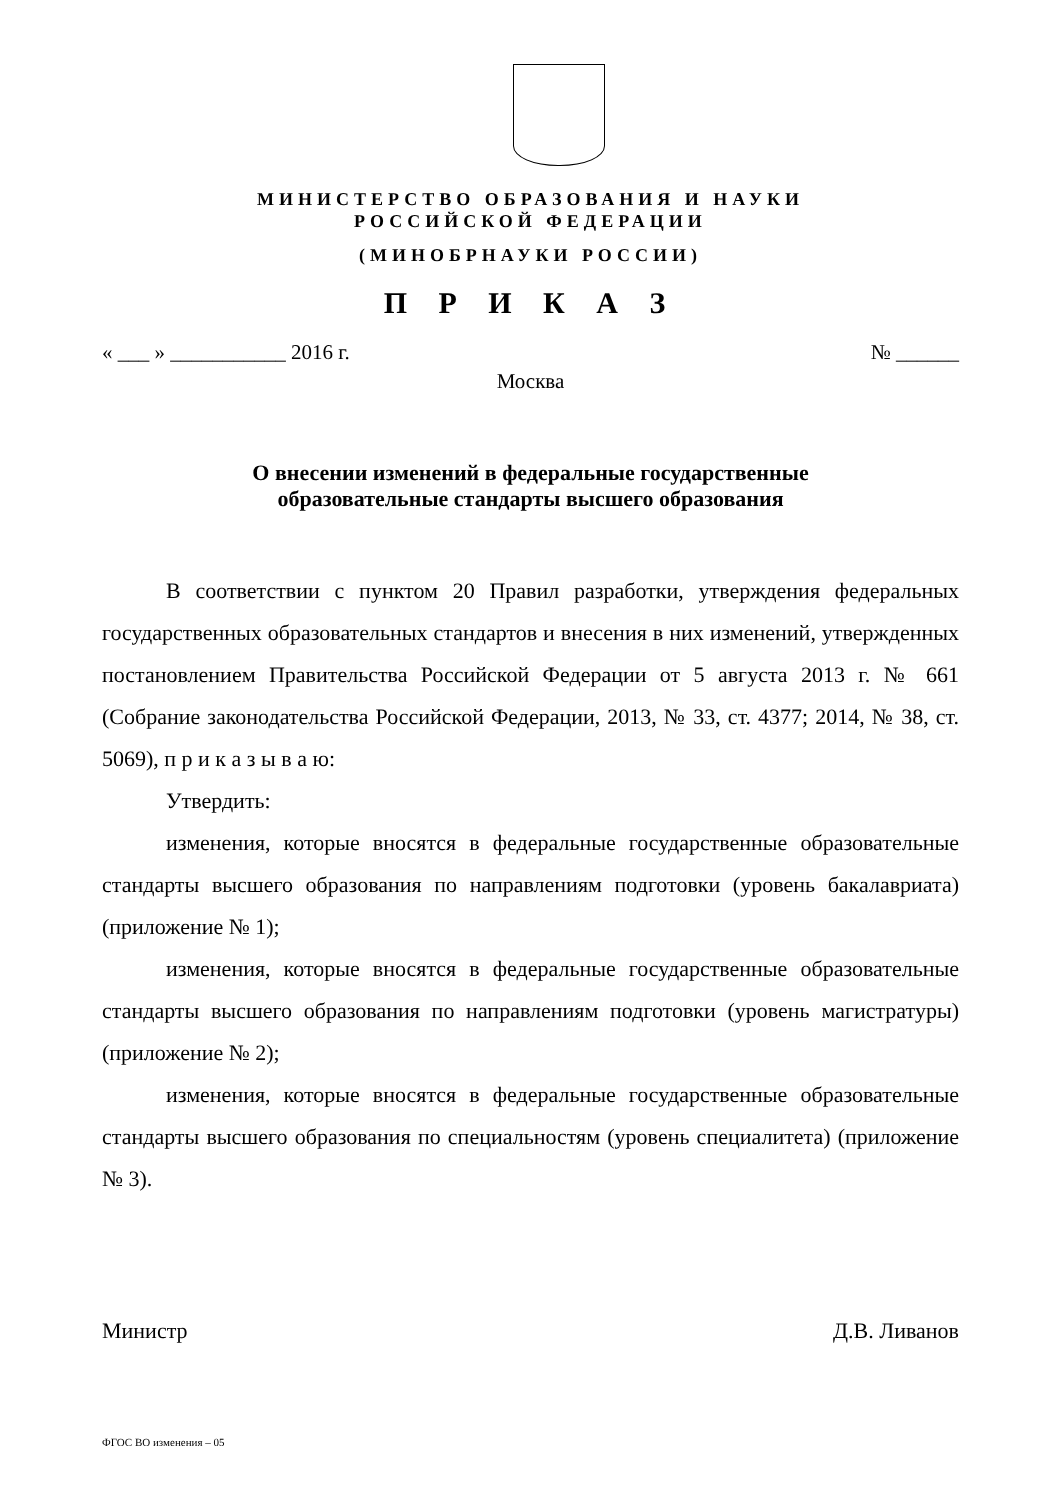МИНИСТЕРСТВО ОБРАЗОВАНИЯ И НАУКИ
РОССИЙСКОЙ ФЕДЕРАЦИИ
(МИНОБРНАУКИ РОССИИ)
П Р И К А З
« ___ » ___________ 2016 г. № ______
Москва
О внесении изменений в федеральные государственные
образовательные стандарты высшего образования
В соответствии с пунктом 20 Правил разработки, утверждения федеральных государственных образовательных стандартов и внесения в них изменений, утвержденных постановлением Правительства Российской Федерации от 5 августа 2013 г. № 661 (Собрание законодательства Российской Федерации, 2013, № 33, ст. 4377; 2014, № 38, ст. 5069), п р и к а з ы в а ю:
Утвердить:
изменения, которые вносятся в федеральные государственные образовательные стандарты высшего образования по направлениям подготовки (уровень бакалавриата) (приложение № 1);
изменения, которые вносятся в федеральные государственные образовательные стандарты высшего образования по направлениям подготовки (уровень магистратуры) (приложение № 2);
изменения, которые вносятся в федеральные государственные образовательные стандарты высшего образования по специальностям (уровень специалитета) (приложение № 3).
Министр Д.В. Ливанов
ФГОС ВО изменения – 05